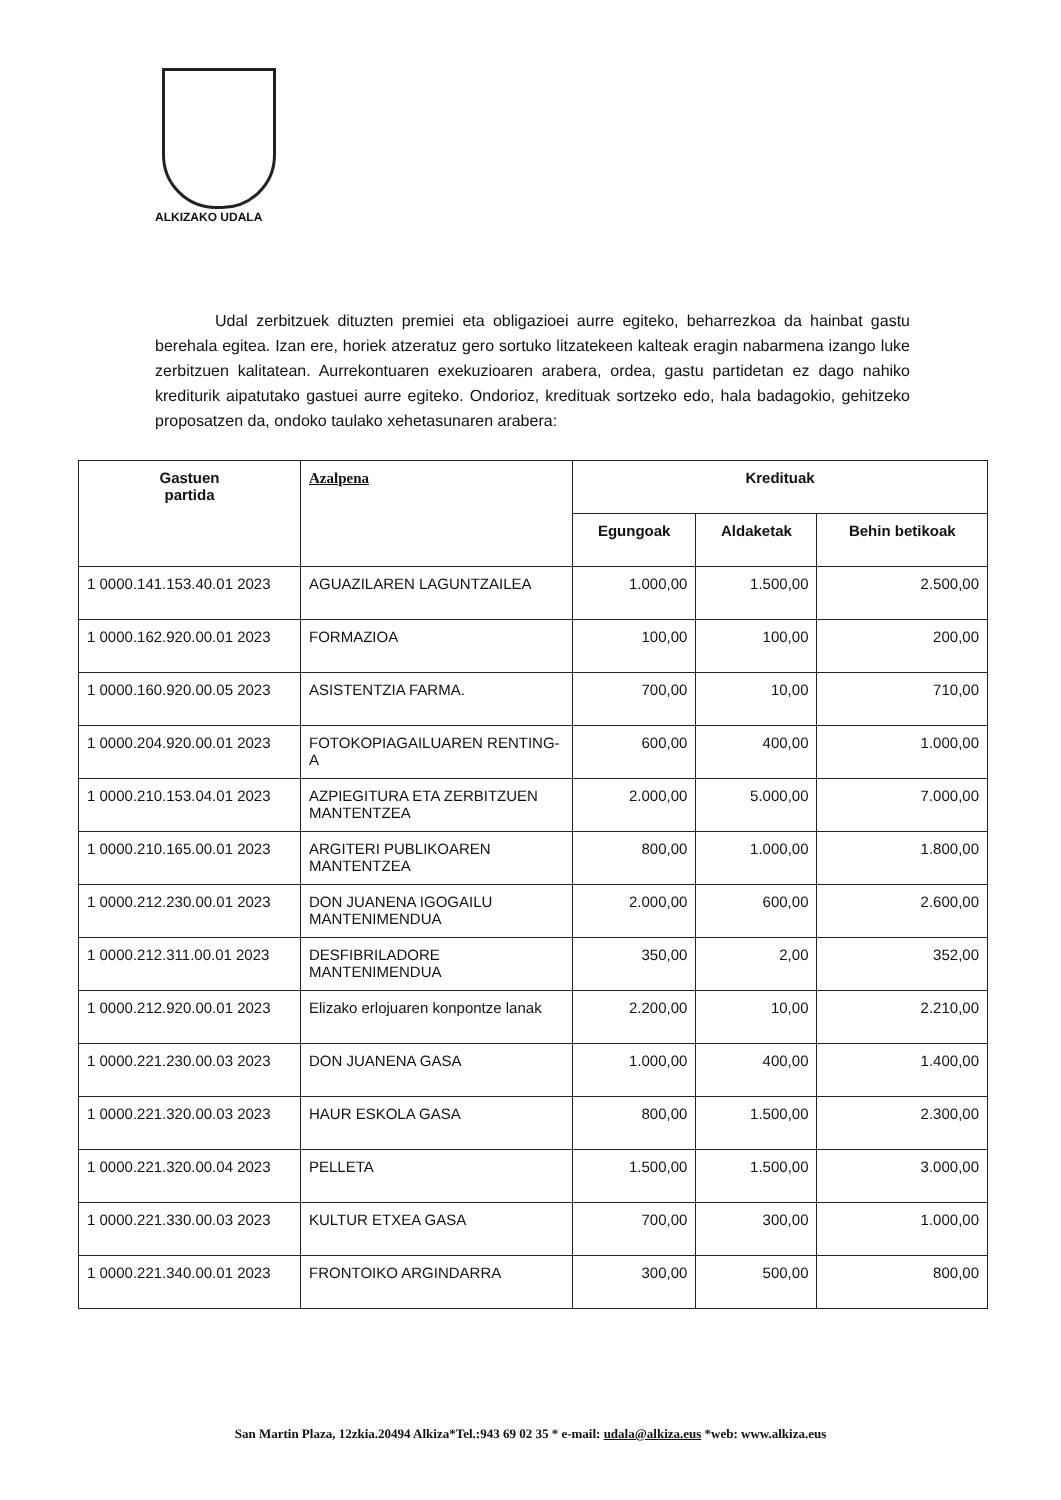ALKIZAKO UDALA
Udal zerbitzuek dituzten premiei eta obligazioei aurre egiteko, beharrezkoa da hainbat gastu berehala egitea. Izan ere, horiek atzeratuz gero sortuko litzatekeen kalteak eragin nabarmena izango luke zerbitzuen kalitatean. Aurrekontuaren exekuzioaren arabera, ordea, gastu partidetan ez dago nahiko krediturik aipatutako gastuei aurre egiteko. Ondorioz, kredituak sortzeko edo, hala badagokio, gehitzeko proposatzen da, ondoko taulako xehetasunaren arabera:
| Gastuen partida | Azalpena | Kredituak | | |
| --- | --- | --- | --- | --- |
| | | Egungoak | Aldaketak | Behin betikoak |
| 1 0000.141.153.40.01 2023 | AGUAZILAREN LAGUNTZAILEA | 1.000,00 | 1.500,00 | 2.500,00 |
| 1 0000.162.920.00.01 2023 | FORMAZIOA | 100,00 | 100,00 | 200,00 |
| 1 0000.160.920.00.05 2023 | ASISTENTZIA FARMA. | 700,00 | 10,00 | 710,00 |
| 1 0000.204.920.00.01 2023 | FOTOKOPIAGAILUAREN RENTING-A | 600,00 | 400,00 | 1.000,00 |
| 1 0000.210.153.04.01 2023 | AZPIEGITURA ETA ZERBITZUEN MANTENTZEA | 2.000,00 | 5.000,00 | 7.000,00 |
| 1 0000.210.165.00.01 2023 | ARGITERI PUBLIKOAREN MANTENTZEA | 800,00 | 1.000,00 | 1.800,00 |
| 1 0000.212.230.00.01 2023 | DON JUANENA IGOGAILU MANTENIMENDUA | 2.000,00 | 600,00 | 2.600,00 |
| 1 0000.212.311.00.01 2023 | DESFIBRILADORE MANTENIMENDUA | 350,00 | 2,00 | 352,00 |
| 1 0000.212.920.00.01 2023 | Elizako erlojuaren konpontze lanak | 2.200,00 | 10,00 | 2.210,00 |
| 1 0000.221.230.00.03 2023 | DON JUANENA GASA | 1.000,00 | 400,00 | 1.400,00 |
| 1 0000.221.320.00.03 2023 | HAUR ESKOLA GASA | 800,00 | 1.500,00 | 2.300,00 |
| 1 0000.221.320.00.04 2023 | PELLETA | 1.500,00 | 1.500,00 | 3.000,00 |
| 1 0000.221.330.00.03 2023 | KULTUR ETXEA GASA | 700,00 | 300,00 | 1.000,00 |
| 1 0000.221.340.00.01 2023 | FRONTOIKO ARGINDARRA | 300,00 | 500,00 | 800,00 |
San Martin Plaza, 12zkia.20494 Alkiza*Tel.:943 69 02 35 * e-mail: udala@alkiza.eus *web: www.alkiza.eus